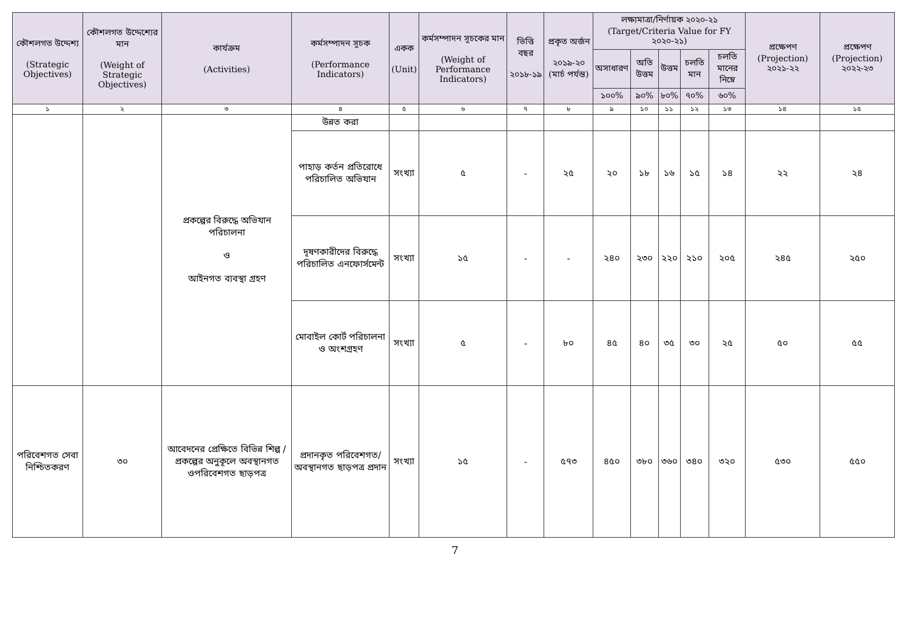| কৌশলগত উদ্দেশ্য (Strategic Objectives) | কৌশলগত উদ্দেশ্যের মান (Weight of Strategic Objectives) | কার্যক্রম (Activities) | কর্মসম্পাদন সূচক (Performance Indicators) | একক (Unit) | কর্মসম্পাদন সূচকের মান (Weight of Performance Indicators) | ভিত্তি বছর ২০১৮-১৯ | প্রকৃত অর্জন ২০১৯-২০ (মার্চ পর্যন্ত) | লক্ষ্যমাত্রা/নির্ণায়ক ২০২০-২১ (Target/Criteria Value for FY ২০২০-২১) | | | | | প্রক্ষেপণ (Projection) ২০২১-২২ | প্রক্ষেপণ (Projection) ২০২২-২৩ |
| --- | --- | --- | --- | --- | --- | --- | --- | --- | --- | --- | --- | --- | --- | --- |
| | | | | | | | | অসাধারণ | অতি উত্তম | উত্তম | চলতি মান | চলতি মানের নিম্নে | | |
| | | | | | | | | ১০০% | ৯০% | ৮০% | ৭০% | ৬০% | | |
| ১ | ২ | ৩ | ৪ | ৫ | ৬ | ৭ | ৮ | ৯ | ১০ | ১১ | ১২ | ১৩ | ১৪ | ১৫ |
| | | প্রকল্পের বিরুদ্ধে অভিযান পরিচালনা ও আইনগত ব্যবস্থা গ্রহণ | উন্নত করা | | | | | | | | | | | |
| | | | পাহাড় কর্তন প্রতিরোধে পরিচালিত অভিযান | সংখ্যা | ৫ | - | ২৫ | ২০ | ১৮ | ১৬ | ১৫ | ১৪ | ২২ | ২৪ |
| | | | দূষণকারীদের বিরুদ্ধে পরিচালিত এনফোর্সমেন্ট | সংখ্যা | ১৫ | - | - | ২৪০ | ২৩০ | ২২০ | ২১০ | ২০৫ | ২৪৫ | ২৫০ |
| | | | মোবাইল কোর্ট পরিচালনা ও অংশগ্রহণ | সংখ্যা | ৫ | - | ৮০ | ৪৫ | ৪০ | ৩৫ | ৩০ | ২৫ | ৫০ | ৫৫ |
| পরিবেশগত সেবা নিশ্চিতকরণ | ৩০ | আবেদনের প্রেক্ষিতে বিভিন্ন শিল্প / প্রকল্পের অনুকূলে অবস্থানগত ওপরিবেশগত ছাড়পত্র | প্রদানকৃত পরিবেশগত/ অবস্থানগত ছাড়পত্র প্রদান | সংখ্যা | ১৫ | - | ৫৭৩ | ৪৫০ | ৩৮০ | ৩৬০ | ৩৪০ | ৩২০ | ৫৩০ | ৫৫০ |
7